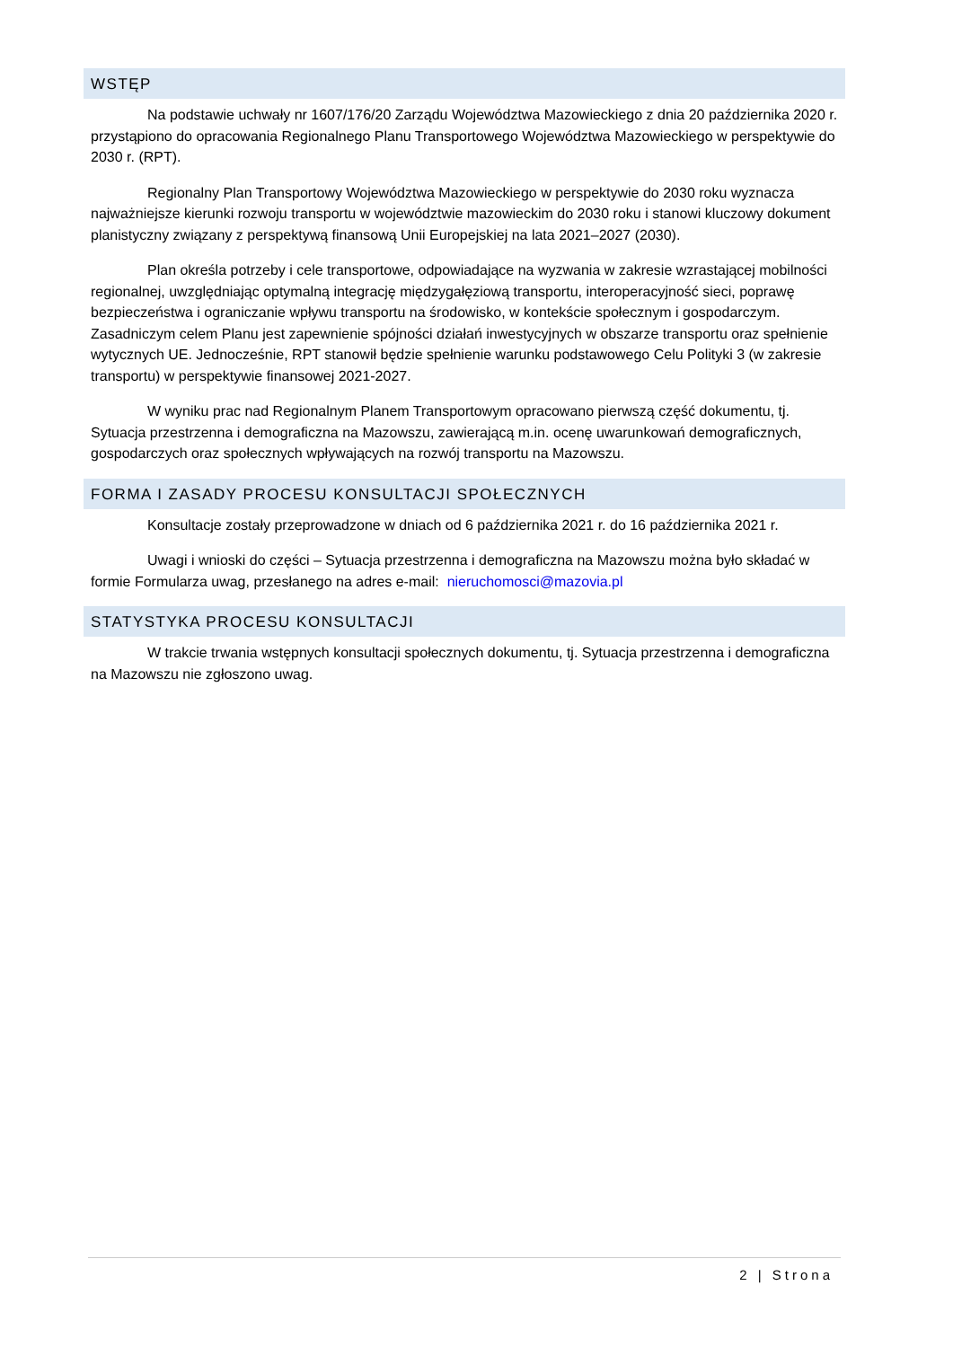WSTĘP
Na podstawie uchwały nr 1607/176/20 Zarządu Województwa Mazowieckiego z dnia 20 października 2020 r. przystąpiono do opracowania Regionalnego Planu Transportowego Województwa Mazowieckiego w perspektywie do 2030 r. (RPT).
Regionalny Plan Transportowy Województwa Mazowieckiego w perspektywie do 2030 roku wyznacza najważniejsze kierunki rozwoju transportu w województwie mazowieckim do 2030 roku i stanowi kluczowy dokument planistyczny związany z perspektywą finansową Unii Europejskiej na lata 2021–2027 (2030).
Plan określa potrzeby i cele transportowe, odpowiadające na wyzwania w zakresie wzrastającej mobilności regionalnej, uwzględniając optymalną integrację międzygałęziową transportu, interoperacyjność sieci, poprawę bezpieczeństwa i ograniczanie wpływu transportu na środowisko, w kontekście społecznym i gospodarczym. Zasadniczym celem Planu jest zapewnienie spójności działań inwestycyjnych w obszarze transportu oraz spełnienie wytycznych UE. Jednocześnie, RPT stanowił będzie spełnienie warunku podstawowego Celu Polityki 3 (w zakresie transportu) w perspektywie finansowej 2021-2027.
W wyniku prac nad Regionalnym Planem Transportowym opracowano pierwszą część dokumentu, tj. Sytuacja przestrzenna i demograficzna na Mazowszu, zawierającą m.in. ocenę uwarunkowań demograficznych, gospodarczych oraz społecznych wpływających na rozwój transportu na Mazowszu.
FORMA I ZASADY PROCESU KONSULTACJI SPOŁECZNYCH
Konsultacje zostały przeprowadzone w dniach od 6 października 2021 r. do 16 października 2021 r.
Uwagi i wnioski do części – Sytuacja przestrzenna i demograficzna na Mazowszu można było składać w formie Formularza uwag, przesłanego na adres e-mail: nieruchomosci@mazovia.pl
STATYSTYKA PROCESU KONSULTACJI
W trakcie trwania wstępnych konsultacji społecznych dokumentu, tj. Sytuacja przestrzenna i demograficzna na Mazowszu nie zgłoszono uwag.
2 | Strona